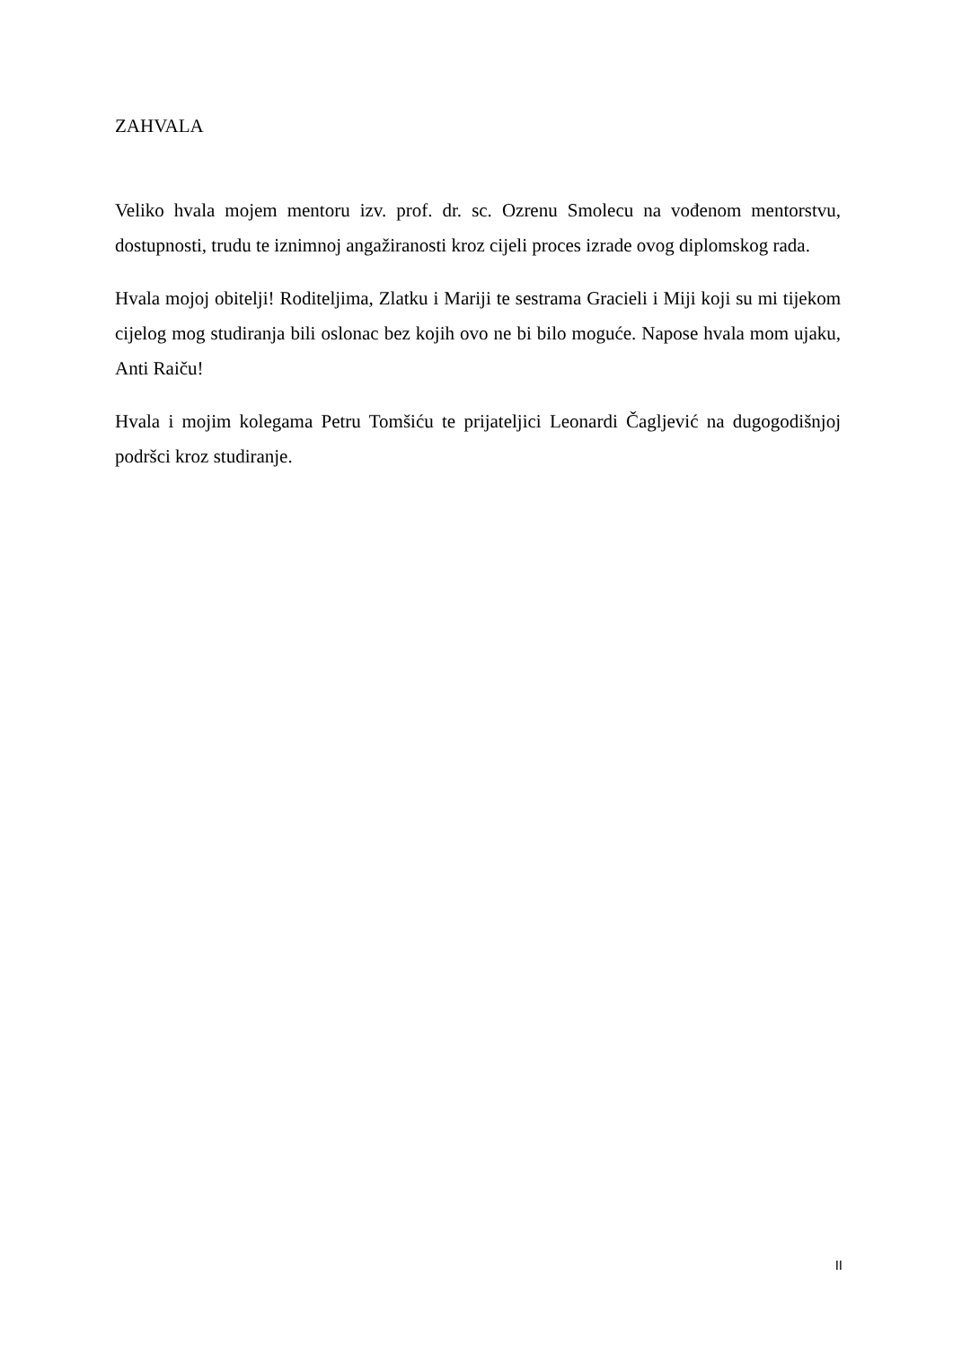ZAHVALA
Veliko hvala mojem mentoru izv. prof. dr. sc. Ozrenu Smolecu na vođenom mentorstvu, dostupnosti, trudu te iznimnoj angažiranosti kroz cijeli proces izrade ovog diplomskog rada.
Hvala mojoj obitelji! Roditeljima, Zlatku i Mariji te sestrama Gracieli i Miji koji su mi tijekom cijelog mog studiranja bili oslonac bez kojih ovo ne bi bilo moguće. Napose hvala mom ujaku, Anti Raiču!
Hvala i mojim kolegama Petru Tomšiću te prijateljici Leonardi Čagljević na dugogodišnjoj podršci kroz studiranje.
II